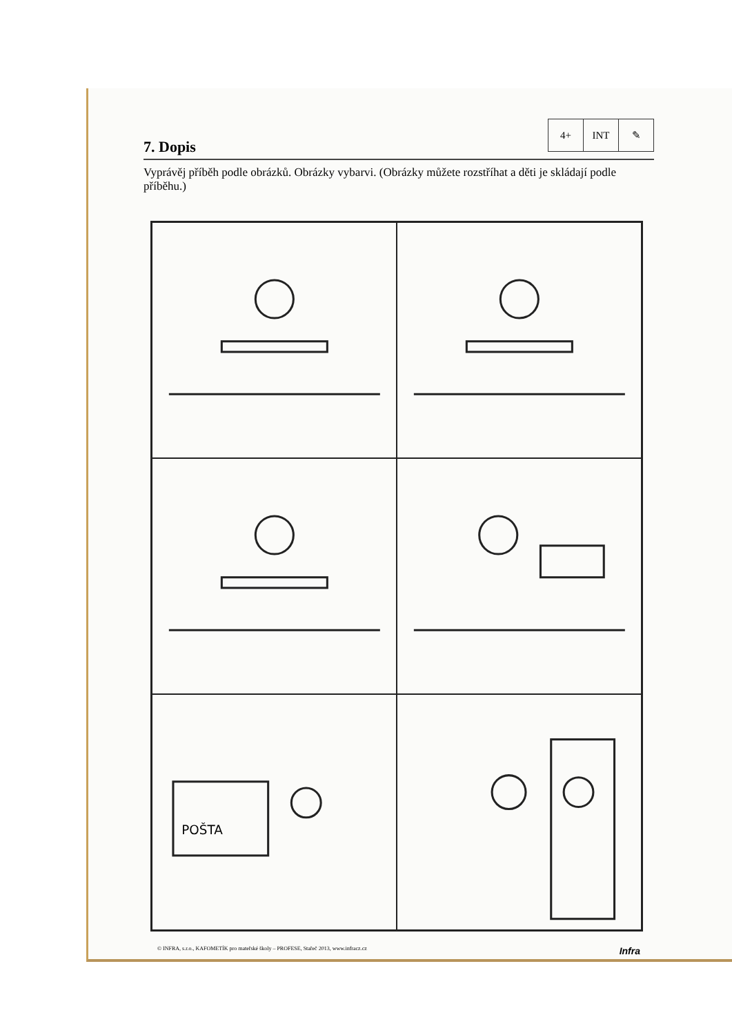7. Dopis
4+ INT ✎
Vyprávěj příběh podle obrázků. Obrázky vybarvi. (Obrázky můžete rozstříhat a děti je skládají podle příběhu.)
POŠTA
© INFRA, s.r.o., KAFOMETÍK pro mateřské školy – PROFESE, Stařeč 2013, www.infracz.cz Infra